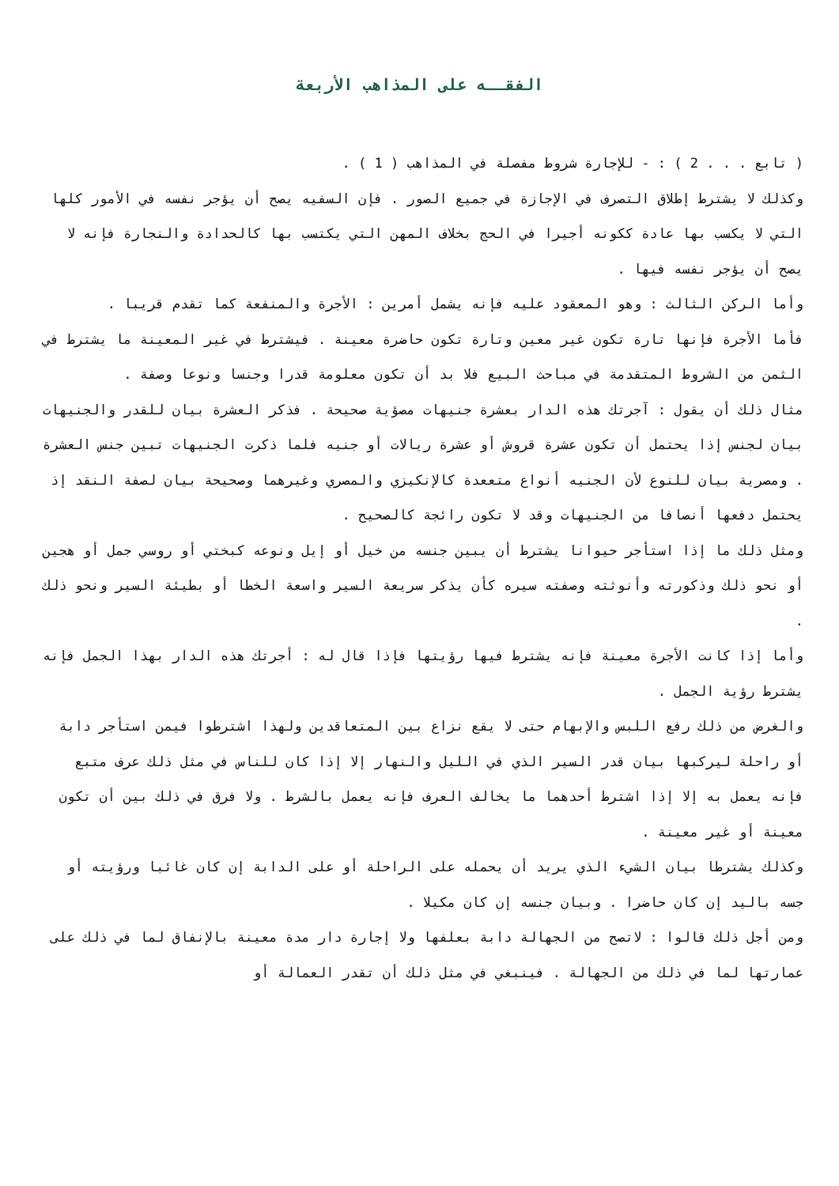الفقــه على المذاهب الأربعة
( تابع . . . 2 ) : - للإجارة شروط مفصلة في المذاهب ( 1 ) .
وكذلك لا يشترط إطلاق التصرف في الإجازة في جميع الصور . فإن السفيه يصح أن يؤجر نفسه في الأمور كلها التي لا يكسب بها عادة ككونه أجيرا في الحج بخلاف المهن التي يكتسب بها كالحدادة والنجارة فإنه لا يصح أن يؤجر نفسه فيها .
وأما الركن الثالث : وهو المعقود عليه فإنه يشمل أمرين : الأجرة والمنفعة كما تقدم قريبا .
فأما الأجرة فإنها تارة تكون غير معين وتارة تكون حاضرة معينة . فيشترط في غير المعينة ما يشترط في الثمن من الشروط المتقدمة في مباحث البيع فلا بد أن تكون معلومة قدرا وجنسا ونوعا وصفة .
مثال ذلك أن يقول : آجرتك هذه الدار بعشرة جنيهات مصؤية صحيحة . فذكر العشرة بيان للقدر والجنيهات بيان لجنس إذا يحتمل أن تكون عشرة قروش أو عشرة ريالات أو جنيه فلما ذكرت الجنيهات تبين جنس العشرة . ومصرية بيان للنوع لأن الجنيه أنواع متععدة كالإنكيزي والمصري وغيرهما وصحيحة بيان لصفة النقد إذ يحتمل دفعها أنصافا من الجنيهات وقد لا تكون رائجة كالصحيح .
ومثل ذلك ما إذا استأجر حيوانا يشترط أن يبين جنسه من خيل أو إيل ونوعه كبختي أو روسي جمل أو هجين أو نحو ذلك وذكورته وأنوثته وصفته سيره كأن يذكر سريعة السير واسعة الخطا أو بطيئة السير ونحو ذلك .
وأما إذا كانت الأجرة معينة فإنه يشترط فيها رؤيتها فإذا قال له : أجرتك هذه الدار بهذا الجمل فإنه يشترط رؤية الجمل .
والغرض من ذلك رفع اللبس والإبهام حتى لا يقع نزاع بين المتعاقدين ولهذا اشترطوا فيمن استأجر دابة أو راحلة ليركبها بيان قدر السير الذي في الليل والنهار إلا إذا كان للناس في مثل ذلك عرف متبع فإنه يعمل به إلا إذا اشترط أحدهما ما يخالف العرف فإنه يعمل بالشرط . ولا فرق في ذلك بين أن تكون معينة أو غير معينة .
وكذلك يشترطا بيان الشيء الذي يريد أن يحمله على الراحلة أو على الدابة إن كان غائبا ورؤيته أو جسه باليد إن كان حاضرا . وبيان جنسه إن كان مكيلا .
ومن أجل ذلك قالوا : لاتصح من الجهالة دابة بعلفها ولا إجارة دار مدة معينة بالإنفاق لما في ذلك على عمارتها لما في ذلك من الجهالة . فينبغي في مثل ذلك أن تقدر العمالة أو